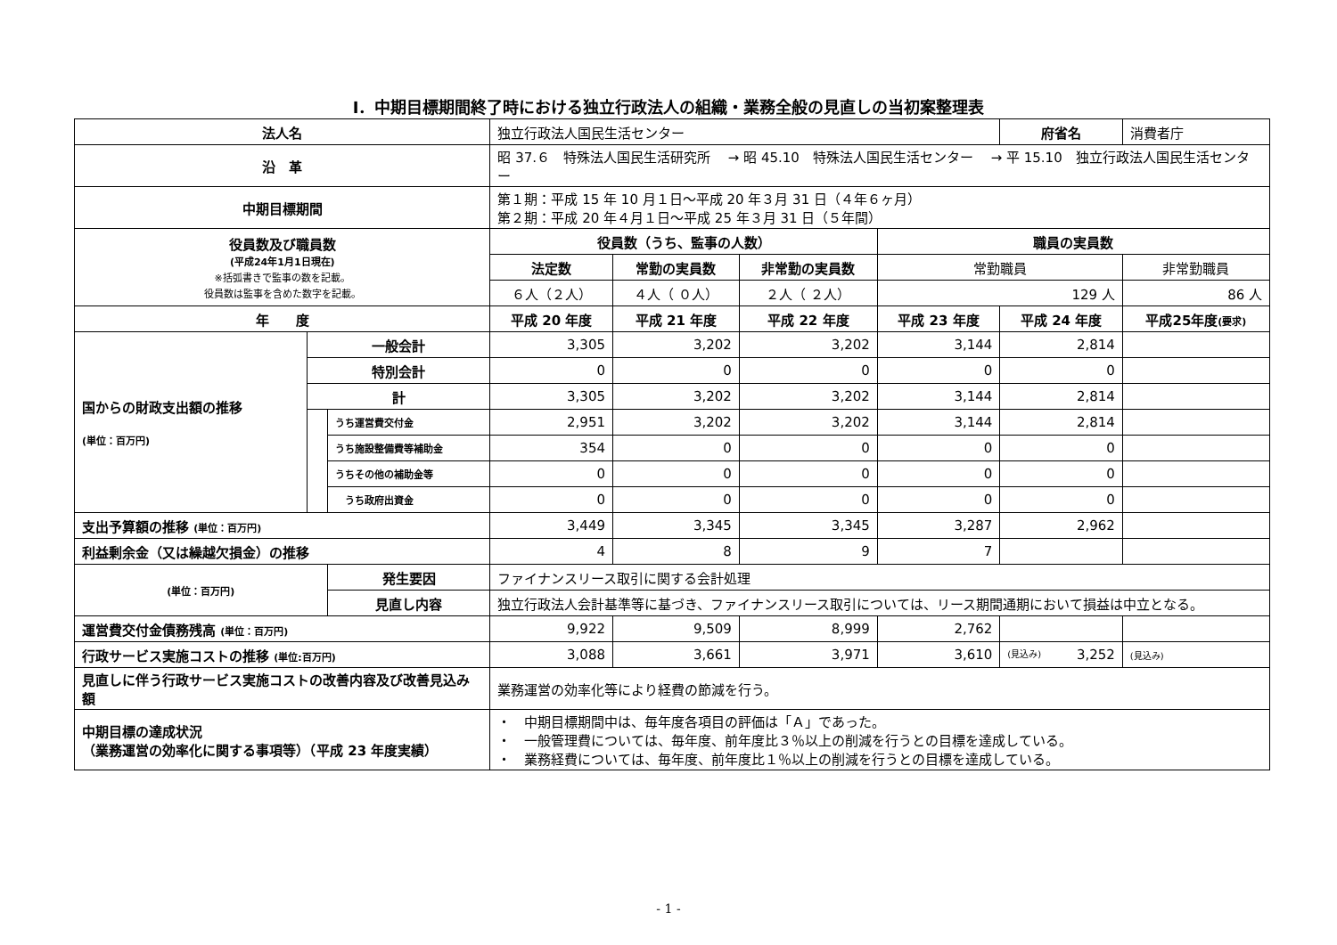Ⅰ．中期目標期間終了時における独立行政法人の組織・業務全般の見直しの当初案整理表
| 法人名 | | | 独立行政法人国民生活センター | | | | 府省名 | 消費者庁 | |
| 沿 革 | | | 昭 37.６ 特殊法人国民生活研究所 → 昭 45.10 特殊法人国民生活センター → 平 15.10 独立行政法人国民生活センター | | | | | | |
| 中期目標期間 | | | 第１期：平成 15 年 10 月１日～平成 20 年３月 31 日（４年６ヶ月） 第２期：平成 20 年４月１日～平成 25 年３月 31 日（５年間） | | | | | | |
| 役員数及び職員数 (平成24年1月1日現在) ※括弧書きで監事の数を記載。 役員数は監事を含めた数字を記載。 | | | 役員数（うち、監事の人数） | | | 職員の実員数 | | | |
| | | | 法定数 | 常勤の実員数 | 非常勤の実員数 | 常勤職員 | | 非常勤職員 | |
| | | | ６人（２人） | ４人（ ０人） | ２人（ ２人） | 129 人 | | 86 人 | |
| 年 度 | | | 平成 20 年度 | 平成 21 年度 | 平成 22 年度 | 平成 23 年度 | 平成 24 年度 | | 平成25年度 (要求) |
| 国からの財政支出額の推移 (単位：百万円) | 一般会計 | | 3,305 | 3,202 | 3,202 | 3,144 | 2,814 | | |
| | 特別会計 | | 0 | 0 | 0 | 0 | 0 | | |
| | 計 | | 3,305 | 3,202 | 3,202 | 3,144 | 2,814 | | |
| | | うち運営費交付金 | 2,951 | 3,202 | 3,202 | 3,144 | 2,814 | | |
| | | うち施設整備費等補助金 | 354 | 0 | 0 | 0 | 0 | | |
| | | うちその他の補助金等 | 0 | 0 | 0 | 0 | 0 | | |
| | | うち政府出資金 | 0 | 0 | 0 | 0 | 0 | | |
| 支出予算額の推移 (単位：百万円) | | | 3,449 | 3,345 | 3,345 | 3,287 | 2,962 | | |
| 利益剰余金（又は繰越欠損金）の推移 | | | 4 | 8 | 9 | 7 | | | |
| (単位：百万円) | | 発生要因 | ファイナンスリース取引に関する会計処理 | | | | | | |
| | | 見直し内容 | 独立行政法人会計基準等に基づき、ファイナンスリース取引については、リース期間通期において損益は中立となる。 | | | | | | |
| 運営費交付金債務残高 (単位：百万円) | | | 9,922 | 9,509 | 8,999 | 2,762 | | | |
| 行政サービス実施コストの推移 (単位:百万円) | | | 3,088 | 3,661 | 3,971 | 3,610 | (見込み) 3,252 | | (見込み) |
| 見直しに伴う行政サービス実施コストの改善内容及び改善見込み額 | | | 業務運営の効率化等により経費の節減を行う。 | | | | | | |
| 中期目標の達成状況 （業務運営の効率化に関する事項等）（平成 23 年度実績） | | | ・ 中期目標期間中は、毎年度各項目の評価は「Ａ」であった。 ・ 一般管理費については、毎年度、前年度比３％以上の削減を行うとの目標を達成している。 ・ 業務経費については、毎年度、前年度比１％以上の削減を行うとの目標を達成している。 | | | | | | |
- 1 -